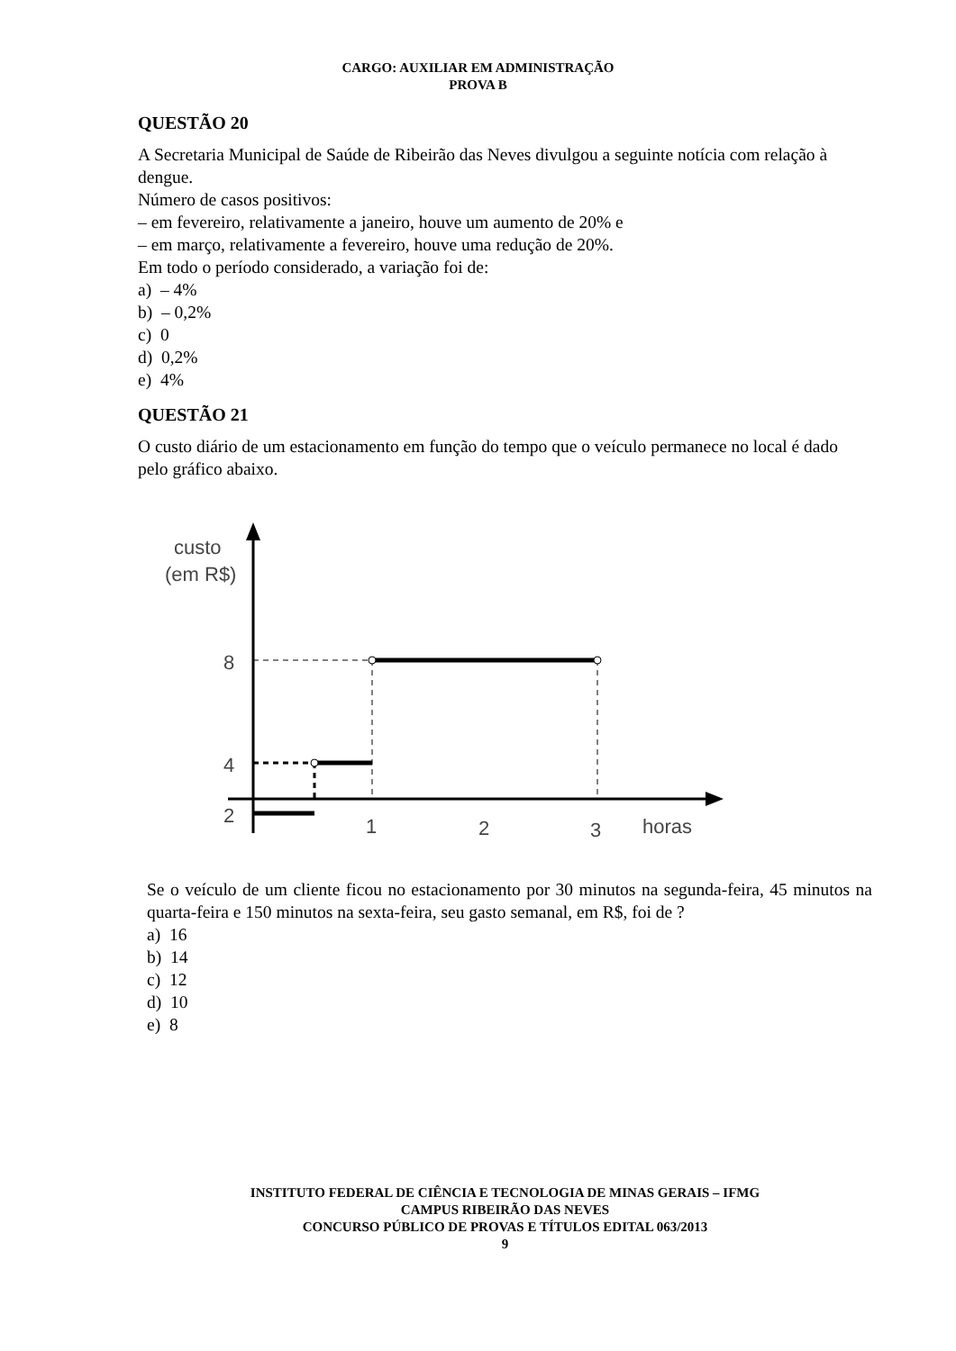CARGO: AUXILIAR EM ADMINISTRAÇÃO
PROVA B
QUESTÃO 20
A Secretaria Municipal de Saúde de Ribeirão das Neves divulgou a seguinte notícia com relação à dengue.
Número de casos positivos:
– em fevereiro, relativamente a janeiro, houve um aumento de 20% e
– em março, relativamente a fevereiro, houve uma redução de 20%.
Em todo o período considerado, a variação foi de:
a) – 4%
b) – 0,2%
c) 0
d) 0,2%
e) 4%
QUESTÃO 21
O custo diário de um estacionamento em função do tempo que o veículo permanece no local é dado pelo gráfico abaixo.
custo
(em R$)
8
4
2
1
2
3
horas
Se o veículo de um cliente ficou no estacionamento por 30 minutos na segunda-feira, 45 minutos na quarta-feira e 150 minutos na sexta-feira, seu gasto semanal, em R$, foi de ?
a) 16
b) 14
c) 12
d) 10
e) 8
INSTITUTO FEDERAL DE CIÊNCIA E TECNOLOGIA DE MINAS GERAIS – IFMG
CAMPUS RIBEIRÃO DAS NEVES
CONCURSO PÚBLICO DE PROVAS E TÍTULOS EDITAL 063/2013
9